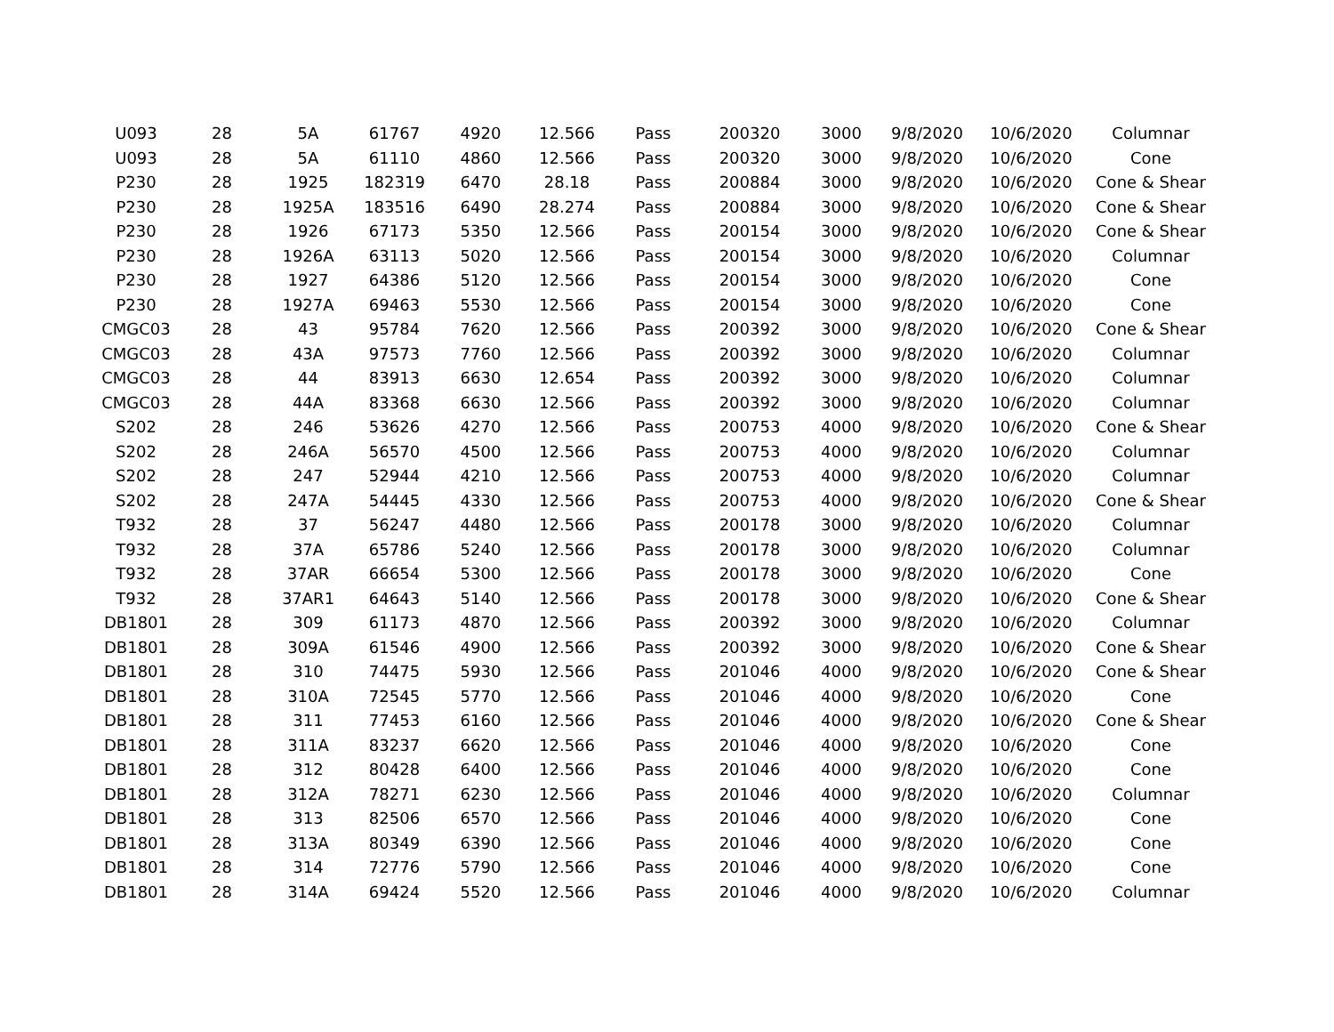| U093 | 28 | 5A | 61767 | 4920 | 12.566 | Pass | 200320 | 3000 | 9/8/2020 | 10/6/2020 | Columnar |
| U093 | 28 | 5A | 61110 | 4860 | 12.566 | Pass | 200320 | 3000 | 9/8/2020 | 10/6/2020 | Cone |
| P230 | 28 | 1925 | 182319 | 6470 | 28.18 | Pass | 200884 | 3000 | 9/8/2020 | 10/6/2020 | Cone & Shear |
| P230 | 28 | 1925A | 183516 | 6490 | 28.274 | Pass | 200884 | 3000 | 9/8/2020 | 10/6/2020 | Cone & Shear |
| P230 | 28 | 1926 | 67173 | 5350 | 12.566 | Pass | 200154 | 3000 | 9/8/2020 | 10/6/2020 | Cone & Shear |
| P230 | 28 | 1926A | 63113 | 5020 | 12.566 | Pass | 200154 | 3000 | 9/8/2020 | 10/6/2020 | Columnar |
| P230 | 28 | 1927 | 64386 | 5120 | 12.566 | Pass | 200154 | 3000 | 9/8/2020 | 10/6/2020 | Cone |
| P230 | 28 | 1927A | 69463 | 5530 | 12.566 | Pass | 200154 | 3000 | 9/8/2020 | 10/6/2020 | Cone |
| CMGC03 | 28 | 43 | 95784 | 7620 | 12.566 | Pass | 200392 | 3000 | 9/8/2020 | 10/6/2020 | Cone & Shear |
| CMGC03 | 28 | 43A | 97573 | 7760 | 12.566 | Pass | 200392 | 3000 | 9/8/2020 | 10/6/2020 | Columnar |
| CMGC03 | 28 | 44 | 83913 | 6630 | 12.654 | Pass | 200392 | 3000 | 9/8/2020 | 10/6/2020 | Columnar |
| CMGC03 | 28 | 44A | 83368 | 6630 | 12.566 | Pass | 200392 | 3000 | 9/8/2020 | 10/6/2020 | Columnar |
| S202 | 28 | 246 | 53626 | 4270 | 12.566 | Pass | 200753 | 4000 | 9/8/2020 | 10/6/2020 | Cone & Shear |
| S202 | 28 | 246A | 56570 | 4500 | 12.566 | Pass | 200753 | 4000 | 9/8/2020 | 10/6/2020 | Columnar |
| S202 | 28 | 247 | 52944 | 4210 | 12.566 | Pass | 200753 | 4000 | 9/8/2020 | 10/6/2020 | Columnar |
| S202 | 28 | 247A | 54445 | 4330 | 12.566 | Pass | 200753 | 4000 | 9/8/2020 | 10/6/2020 | Cone & Shear |
| T932 | 28 | 37 | 56247 | 4480 | 12.566 | Pass | 200178 | 3000 | 9/8/2020 | 10/6/2020 | Columnar |
| T932 | 28 | 37A | 65786 | 5240 | 12.566 | Pass | 200178 | 3000 | 9/8/2020 | 10/6/2020 | Columnar |
| T932 | 28 | 37AR | 66654 | 5300 | 12.566 | Pass | 200178 | 3000 | 9/8/2020 | 10/6/2020 | Cone |
| T932 | 28 | 37AR1 | 64643 | 5140 | 12.566 | Pass | 200178 | 3000 | 9/8/2020 | 10/6/2020 | Cone & Shear |
| DB1801 | 28 | 309 | 61173 | 4870 | 12.566 | Pass | 200392 | 3000 | 9/8/2020 | 10/6/2020 | Columnar |
| DB1801 | 28 | 309A | 61546 | 4900 | 12.566 | Pass | 200392 | 3000 | 9/8/2020 | 10/6/2020 | Cone & Shear |
| DB1801 | 28 | 310 | 74475 | 5930 | 12.566 | Pass | 201046 | 4000 | 9/8/2020 | 10/6/2020 | Cone & Shear |
| DB1801 | 28 | 310A | 72545 | 5770 | 12.566 | Pass | 201046 | 4000 | 9/8/2020 | 10/6/2020 | Cone |
| DB1801 | 28 | 311 | 77453 | 6160 | 12.566 | Pass | 201046 | 4000 | 9/8/2020 | 10/6/2020 | Cone & Shear |
| DB1801 | 28 | 311A | 83237 | 6620 | 12.566 | Pass | 201046 | 4000 | 9/8/2020 | 10/6/2020 | Cone |
| DB1801 | 28 | 312 | 80428 | 6400 | 12.566 | Pass | 201046 | 4000 | 9/8/2020 | 10/6/2020 | Cone |
| DB1801 | 28 | 312A | 78271 | 6230 | 12.566 | Pass | 201046 | 4000 | 9/8/2020 | 10/6/2020 | Columnar |
| DB1801 | 28 | 313 | 82506 | 6570 | 12.566 | Pass | 201046 | 4000 | 9/8/2020 | 10/6/2020 | Cone |
| DB1801 | 28 | 313A | 80349 | 6390 | 12.566 | Pass | 201046 | 4000 | 9/8/2020 | 10/6/2020 | Cone |
| DB1801 | 28 | 314 | 72776 | 5790 | 12.566 | Pass | 201046 | 4000 | 9/8/2020 | 10/6/2020 | Cone |
| DB1801 | 28 | 314A | 69424 | 5520 | 12.566 | Pass | 201046 | 4000 | 9/8/2020 | 10/6/2020 | Columnar |